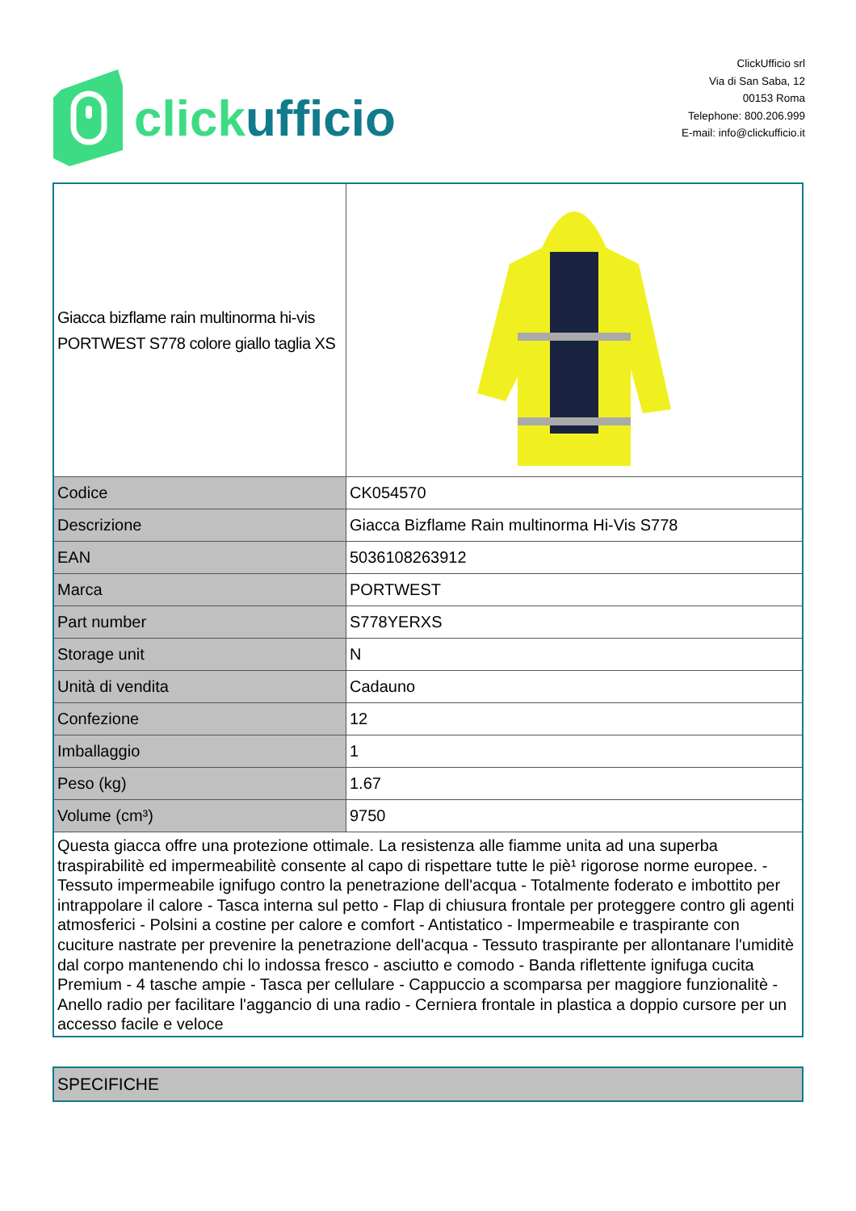click ufficio
ClickUfficio srl
Via di San Saba, 12
00153 Roma
Telephone: 800.206.999
E-mail: info@clickufficio.it
| Giacca bizflame rain multinorma hi-vis PORTWEST S778 colore giallo taglia XS | |
| Codice | CK054570 |
| Descrizione | Giacca Bizflame Rain multinorma Hi-Vis S778 |
| EAN | 5036108263912 |
| Marca | PORTWEST |
| Part number | S778YERXS |
| Storage unit | N |
| Unità di vendita | Cadauno |
| Confezione | 12 |
| Imballaggio | 1 |
| Peso (kg) | 1.67 |
| Volume (cm³) | 9750 |
| Questa giacca offre una protezione ottimale. La resistenza alle fiamme unita ad una superba traspirabilitè ed impermeabilitè consente al capo di rispettare tutte le piè¹ rigorose norme europee. - Tessuto impermeabile ignifugo contro la penetrazione dell'acqua - Totalmente foderato e imbottito per intrappolare il calore - Tasca interna sul petto - Flap di chiusura frontale per proteggere contro gli agenti atmosferici - Polsini a costine per calore e comfort - Antistatico - Impermeabile e traspirante con cuciture nastrate per prevenire la penetrazione dell'acqua - Tessuto traspirante per allontanare l'umiditè dal corpo mantenendo chi lo indossa fresco - asciutto e comodo - Banda riflettente ignifuga cucita Premium - 4 tasche ampie - Tasca per cellulare - Cappuccio a scomparsa per maggiore funzionalitè - Anello radio per facilitare l'aggancio di una radio - Cerniera frontale in plastica a doppio cursore per un accesso facile e veloce | |
| SPECIFICHE |